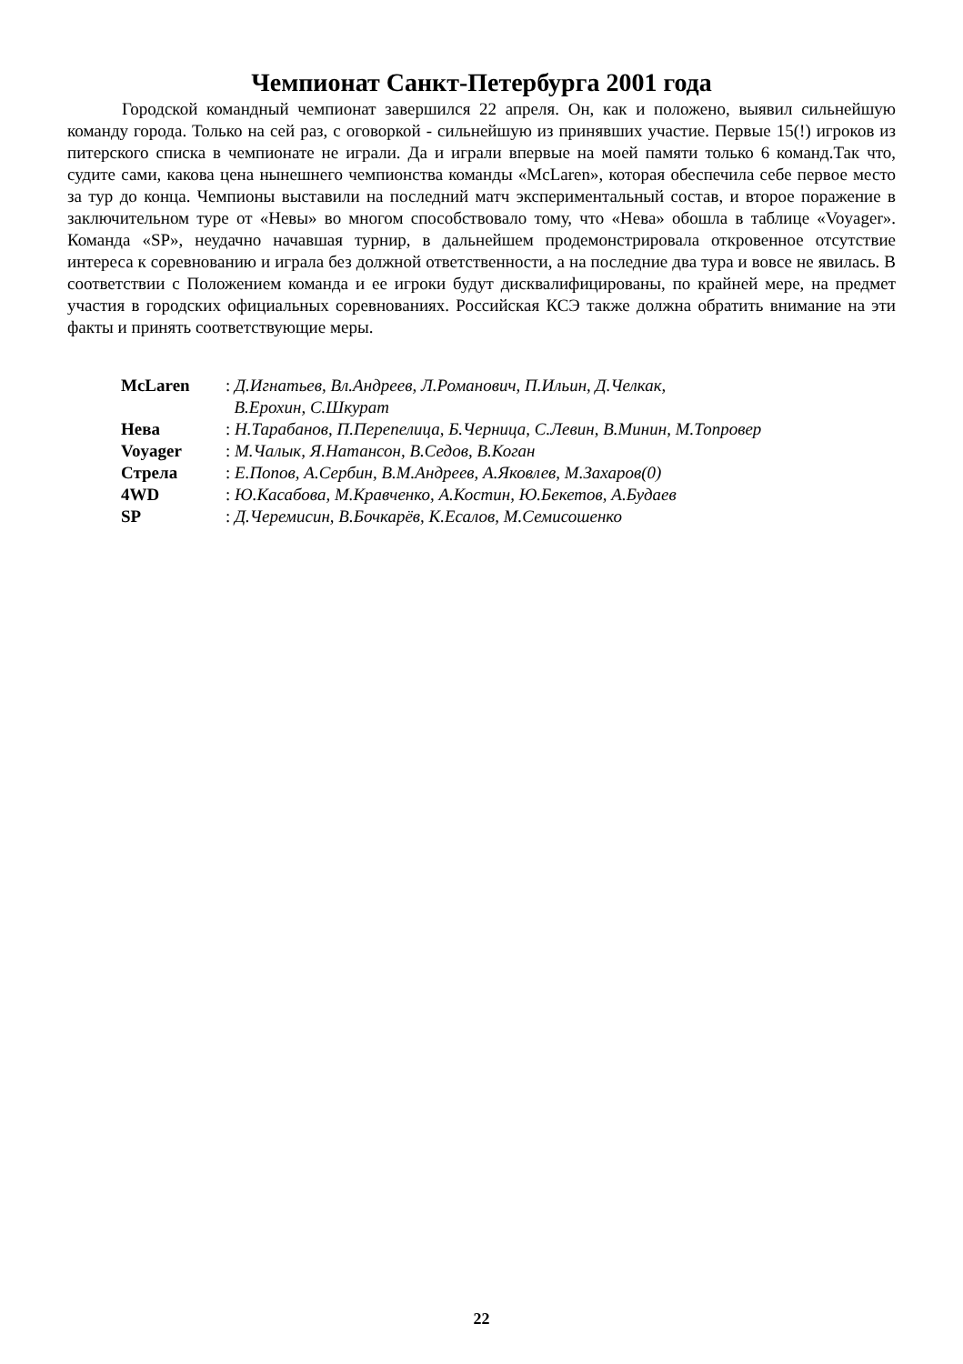Чемпионат Санкт-Петербурга 2001 года
Городской командный чемпионат завершился 22 апреля. Он, как и положено, выявил сильнейшую команду города. Только на сей раз, с оговоркой - сильнейшую из принявших участие. Первые 15(!) игроков из питерского списка в чемпионате не играли. Да и играли впервые на моей памяти только 6 команд.Так что, судите сами, какова цена нынешнего чемпионства команды «McLaren», которая обеспечила себе первое место за тур до конца. Чемпионы выставили на последний матч экспериментальный состав, и второе поражение в заключительном туре от «Невы» во многом способствовало тому, что «Нева» обошла в таблице «Voyager». Команда «SP», неудачно начавшая турнир, в дальнейшем продемонстрировала откровенное отсутствие интереса к соревнованию и играла без должной ответственности, а на последние два тура и вовсе не явилась. В соответствии с Положением команда и ее игроки будут дисквалифицированы, по крайней мере, на предмет участия в городских официальных соревнованиях. Российская КСЭ также должна обратить внимание на эти факты и принять соответствующие меры.
McLaren: Д.Игнатьев, Вл.Андреев, Л.Романович, П.Ильин, Д.Челкак,
В.Ерохин, С.Шкурат
Нева: Н.Тарабанов, П.Перепелица, Б.Черница, С.Левин, В.Минин, М.Топровер
Voyager: М.Чалык, Я.Натансон, В.Седов, В.Коган
Стрела: Е.Попов, А.Сербин, В.М.Андреев, А.Яковлев, М.Захаров(0)
4WD: Ю.Касабова, М.Кравченко, А.Костин, Ю.Бекетов, А.Будаев
SP: Д.Черемисин, В.Бочкарёв, К.Есалов, М.Семисошенко
22